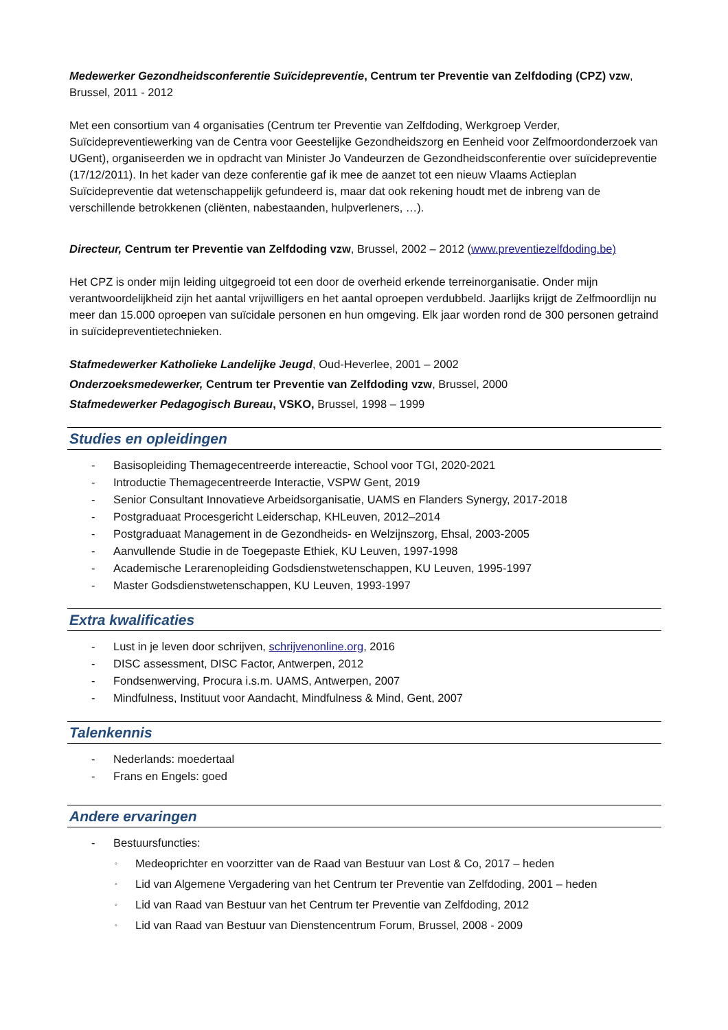Medewerker Gezondheidsconferentie Suïcidepreventie, Centrum ter Preventie van Zelfdoding (CPZ) vzw, Brussel, 2011 - 2012
Met een consortium van 4 organisaties (Centrum ter Preventie van Zelfdoding, Werkgroep Verder, Suïcidepreventiewerking van de Centra voor Geestelijke Gezondheidszorg en Eenheid voor Zelfmoordonderzoek van UGent), organiseerden we in opdracht van Minister Jo Vandeurzen de Gezondheidsconferentie over suïcidepreventie (17/12/2011). In het kader van deze conferentie gaf ik mee de aanzet tot een nieuw Vlaams Actieplan Suïcidepreventie dat wetenschappelijk gefundeerd is, maar dat ook rekening houdt met de inbreng van de verschillende betrokkenen (cliënten, nabestaanden, hulpverleners, …).
Directeur, Centrum ter Preventie van Zelfdoding vzw, Brussel, 2002 – 2012 (www.preventiezelfdoding.be)
Het CPZ is onder mijn leiding uitgegroeid tot een door de overheid erkende terreinorganisatie. Onder mijn verantwoordelijkheid zijn het aantal vrijwilligers en het aantal oproepen verdubbeld. Jaarlijks krijgt de Zelfmoordlijn nu meer dan 15.000 oproepen van suïcidale personen en hun omgeving. Elk jaar worden rond de 300 personen getraind in suïcidepreventietechnieken.
Stafmedewerker Katholieke Landelijke Jeugd, Oud-Heverlee, 2001 – 2002
Onderzoeksmedewerker, Centrum ter Preventie van Zelfdoding vzw, Brussel, 2000
Stafmedewerker Pedagogisch Bureau, VSKO, Brussel, 1998 – 1999
Studies en opleidingen
- Basisopleiding Themagecentreerde intereactie, School voor TGI, 2020-2021
- Introductie Themagecentreerde Interactie, VSPW Gent, 2019
- Senior Consultant Innovatieve Arbeidsorganisatie, UAMS en Flanders Synergy, 2017-2018
- Postgraduaat Procesgericht Leiderschap, KHLeuven, 2012–2014
- Postgraduaat Management in de Gezondheids- en Welzijnszorg, Ehsal, 2003-2005
- Aanvullende Studie in de Toegepaste Ethiek, KU Leuven, 1997-1998
- Academische Lerarenopleiding Godsdienstwetenschappen, KU Leuven, 1995-1997
- Master Godsdienstwetenschappen, KU Leuven, 1993-1997
Extra kwalificaties
- Lust in je leven door schrijven, schrijvenonline.org, 2016
- DISC assessment, DISC Factor, Antwerpen, 2012
- Fondsenwerving, Procura i.s.m. UAMS, Antwerpen, 2007
- Mindfulness, Instituut voor Aandacht, Mindfulness & Mind, Gent, 2007
Talenkennis
- Nederlands: moedertaal
- Frans en Engels: goed
Andere ervaringen
- Bestuursfuncties:
◦ Medeoprichter en voorzitter van de Raad van Bestuur van Lost & Co, 2017 – heden
◦ Lid van Algemene Vergadering van het Centrum ter Preventie van Zelfdoding, 2001 – heden
◦ Lid van Raad van Bestuur van het Centrum ter Preventie van Zelfdoding, 2012
◦ Lid van Raad van Bestuur van Dienstencentrum Forum, Brussel, 2008 - 2009